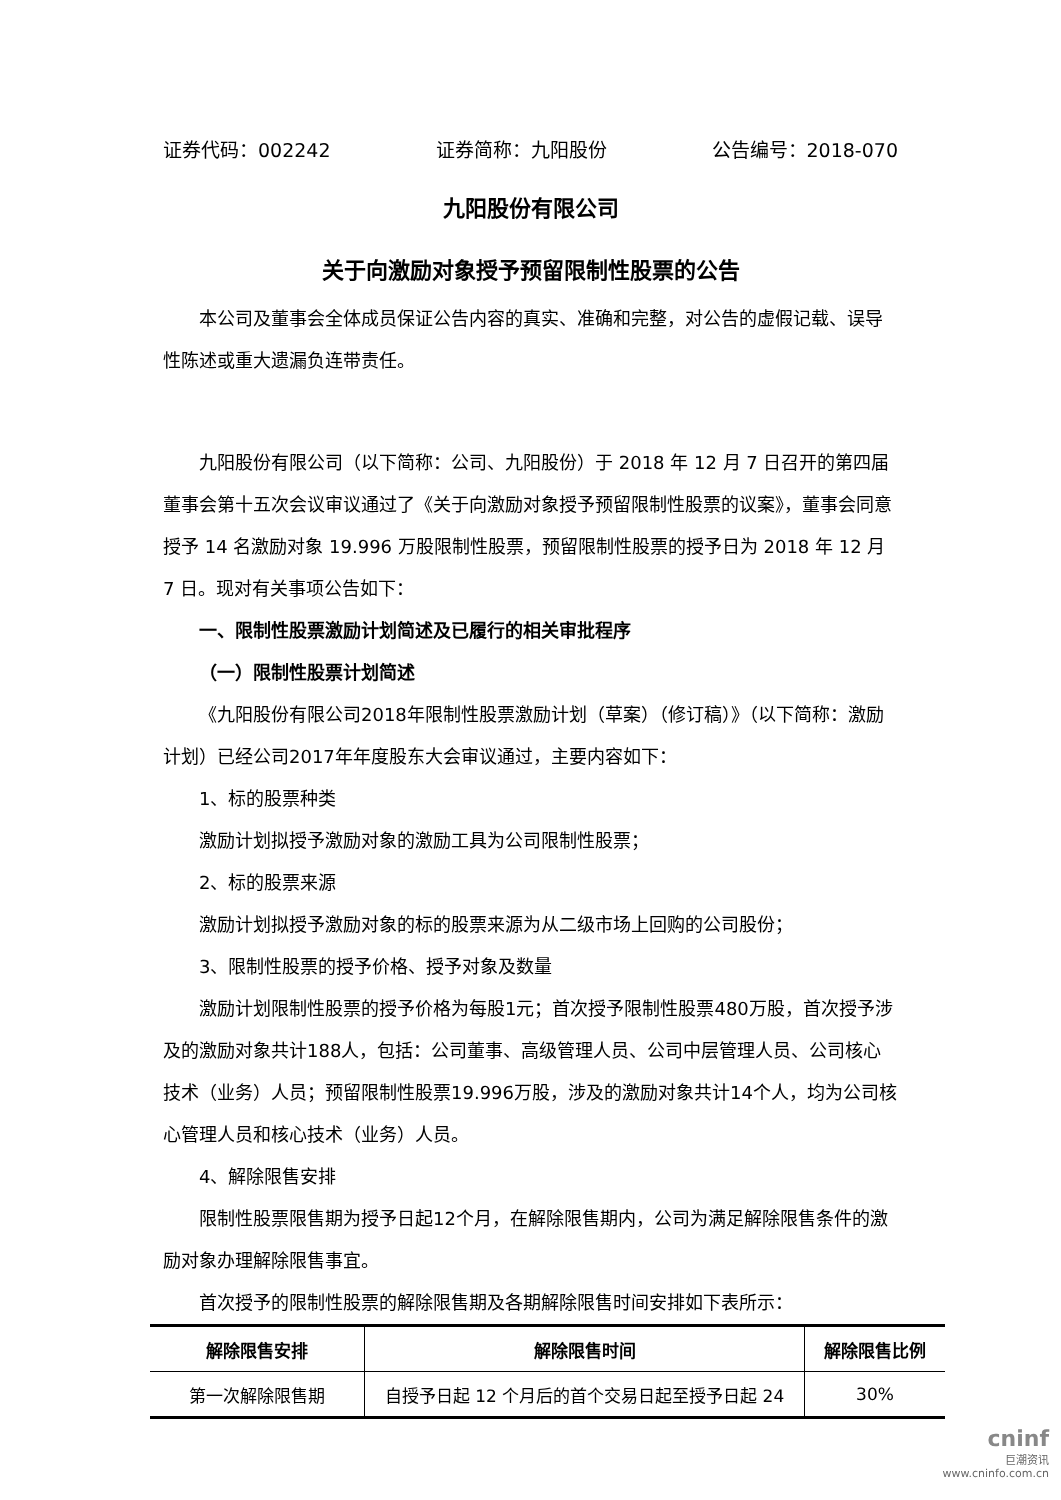证券代码：002242 证券简称：九阳股份 公告编号：2018-070
九阳股份有限公司
关于向激励对象授予预留限制性股票的公告
本公司及董事会全体成员保证公告内容的真实、准确和完整，对公告的虚假记载、误导性陈述或重大遗漏负连带责任。
九阳股份有限公司（以下简称：公司、九阳股份）于 2018 年 12 月 7 日召开的第四届董事会第十五次会议审议通过了《关于向激励对象授予预留限制性股票的议案》，董事会同意授予 14 名激励对象 19.996 万股限制性股票，预留限制性股票的授予日为 2018 年 12 月 7 日。现对有关事项公告如下：
一、限制性股票激励计划简述及已履行的相关审批程序
（一）限制性股票计划简述
《九阳股份有限公司2018年限制性股票激励计划（草案）（修订稿）》（以下简称：激励计划）已经公司2017年年度股东大会审议通过，主要内容如下：
1、标的股票种类
激励计划拟授予激励对象的激励工具为公司限制性股票；
2、标的股票来源
激励计划拟授予激励对象的标的股票来源为从二级市场上回购的公司股份；
3、限制性股票的授予价格、授予对象及数量
激励计划限制性股票的授予价格为每股1元；首次授予限制性股票480万股，首次授予涉及的激励对象共计188人，包括：公司董事、高级管理人员、公司中层管理人员、公司核心技术（业务）人员；预留限制性股票19.996万股，涉及的激励对象共计14个人，均为公司核心管理人员和核心技术（业务）人员。
4、解除限售安排
限制性股票限售期为授予日起12个月，在解除限售期内，公司为满足解除限售条件的激励对象办理解除限售事宜。
首次授予的限制性股票的解除限售期及各期解除限售时间安排如下表所示：
| 解除限售安排 | 解除限售时间 | 解除限售比例 |
| --- | --- | --- |
| 第一次解除限售期 | 自授予日起 12 个月后的首个交易日起至授予日起 24 | 30% |
cninf
巨潮资讯
www.cninfo.com.cn